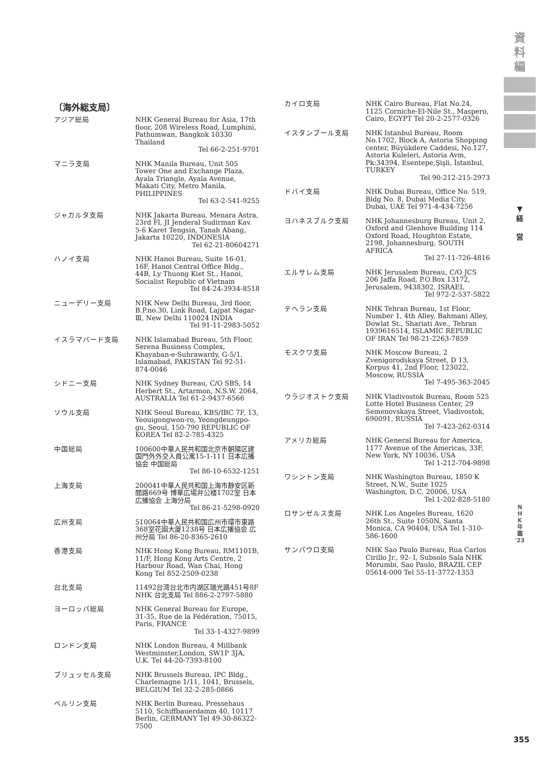資
料
編
▼
経
営
N
H
K
年
鑑
'23
〔海外総支局〕
アジア総局 NHK General Bureau for Asia, 17th floor, 208 Wireless Road, Lumphini, Pathumwan, Bangkok 10330 Thailand
Tel 66-2-251-9701
マニラ支局 NHK Manila Bureau, Unit 505 Tower One and Exchange Plaza, Ayala Triangle, Ayala Avenue, Makati City, Metro Manila, PHILIPPINES
Tel 63-2-541-9255
ジャカルタ支局 NHK Jakarta Bureau, Menara Astra, 23rd Fl, JI Jenderal Sudirman Kav. 5-6 Karet Tengsin, Tanah Abang, Jakarta 10220, INDONESIA
Tel 62-21-80604271
ハノイ支局 NHK Hanoi Bureau, Suite 16-01, 16F, Hanoi Central Office Bldg., 44B, Ly Thuong Kiet St., Hanoi, Socialist Republic of Vietnam
Tel 84-24-3934-8518
ニューデリー支局 NHK New Delhi Bureau, 3rd floor, B.P.no.30, Link Road, Lajpat Nagar-Ⅲ, New Delhi 110024 INDIA
Tel 91-11-2983-5052
イスラマバード支局 NHK Islamabad Bureau, 5th Floor, Serena Business Complex, Khayaban-e-Suhrawardy, G-5/1, Islamabad, PAKISTAN Tel 92-51-874-0046
シドニー支局 NHK Sydney Bureau, C/O SBS, 14 Herbert St., Artarmon, N.S.W. 2064, AUSTRALIA Tel 61-2-9437-6566
ソウル支局 NHK Seoul Bureau, KBS/IBC 7F, 13, Yeouigongwon-ro, Yeongdeungpo-gu, Seoul, 150-790 REPUBLIC OF KOREA Tel 82-2-785-4325
中国総局 100600中華人民共和国北京市朝陽区建国門外外交人員公寓15-1-111 日本広播協会 中国総局
Tel 86-10-6532-1251
上海支局 200041中華人民共和国上海市静安区新聞路669号 博華広場弁公楼1702室 日本広播協会 上海分局
Tel 86-21-5298-0920
広州支局 510064中華人民共和国広州市環市東路368室花園大厦1238号 日本広播協会 広州分局 Tel 86-20-8365-2610
香港支局 NHK Hong Kong Bureau, RM1101B, 11/F, Hong Kong Arts Centre, 2 Harbour Road, Wan Chai, Hong Kong Tel 852-2509-0238
台北支局 11492台湾台北市内湖区瑞光路451号8F NHK 台北支局 Tel 886-2-2797-5880
ヨーロッパ総局 NHK General Bureau for Europe, 31-35, Rue de la Fédération, 75015, Paris, FRANCE
Tel 33-1-4327-9899
ロンドン支局 NHK London Bureau, 4 Millbank Westminster,London, SW1P 3JA, U.K. Tel 44-20-7393-8100
ブリュッセル支局 NHK Brussels Bureau, IPC Bldg., Charlemagne 1/11, 1041, Brussels, BELGIUM Tel 32-2-285-0866
ベルリン支局 NHK Berlin Bureau, Pressehaus 5110, Schiffbauerdamm 40, 10117 Berlin, GERMANY Tel 49-30-86322-7500
カイロ支局 NHK Cairo Bureau, Flat No.24, 1125 Corniche-El-Nile St., Maspero, Cairo, EGYPT Tel 20-2-2577-0326
イスタンブール支局 NHK Istanbul Bureau, Room No.1702, Block A, Astoria Shopping center, Büyükdere Caddesi, No.127, Astoria Kuleleri, Astoria Avm, Pk:34394, Esentepe,Şişli, İstanbul, TURKEY
Tel 90-212-215-2973
ドバイ支局 NHK Dubai Bureau, Office No. 519, Bldg No. 8, Dubai Media City, Dubai, UAE Tel 971-4-434-7256
ヨハネスブルク支局 NHK Johannesburg Bureau, Unit 2, Oxford and Glenhove Building 114 Oxford Road, Houghton Estate, 2198, Johannesburg, SOUTH AFRICA
Tel 27-11-726-4816
エルサレム支局 NHK Jerusalem Bureau, C/O JCS 206 Jaffa Road, P.O.Box 13172, Jerusalem, 9438302, ISRAEL
Tel 972-2-537-5822
テヘラン支局 NHK Tehran Bureau, 1st Floor, Number 1, 4th Alley, Bahmani Alley, Dowlat St., Shariati Ave., Tehran 1939616514, ISLAMIC REPUBLIC OF IRAN Tel 98-21-2263-7859
モスクワ支局 NHK Moscow Bureau, 2 Zvenigorodskaya Street, D 13, Korpus 41, 2nd Floor, 123022, Moscow, RUSSIA
Tel 7-495-363-2045
ウラジオストク支局 NHK Vladivostok Bureau, Room 525 Lotte Hotel Business Center, 29 Semenovskaya Street, Vladivostok, 690091, RUSSIA
Tel 7-423-262-0314
アメリカ総局 NHK General Bureau for America, 1177 Avenue of the Americas, 33F, New York, NY 10036, USA
Tel 1-212-704-9898
ワシントン支局 NHK Washington Bureau, 1850 K Street, N.W., Suite 1025 Washington, D.C. 20006, USA
Tel 1-202-828-5180
ロサンゼルス支局 NHK Los Angeles Bureau, 1620 26th St., Suite 1050N, Santa Monica, CA 90404, USA Tel 1-310-586-1600
サンパウロ支局 NHK Sao Paulo Bureau, Rua Carlos Cirillo Jr., 92- I, Subsolo Sala NHK Morumbi, Sao Paulo, BRAZIL CEP 05614-000 Tel 55-11-3772-1353
355